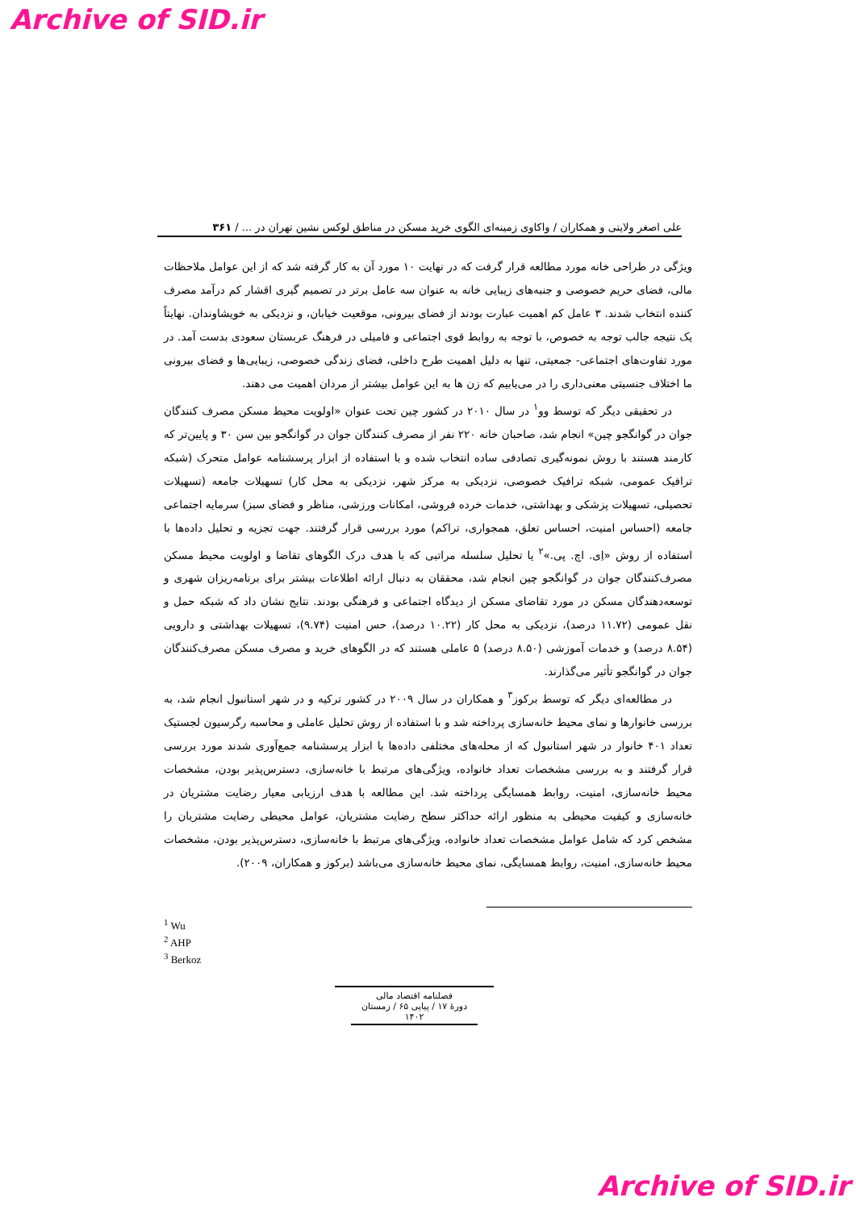Archive of SID.ir
علی اصغر ولایتی و همکاران / واکاوی زمینه‌ای الگوی خرید مسکن در مناطق لوکس نشین تهران در ... / ۳۶۱
ویژگی در طراحی خانه مورد مطالعه قرار گرفت که در نهایت ۱۰ مورد آن به کار گرفته شد که از این عوامل ملاحظات مالی، فضای حریم خصوصی و جنبه‌های زیبایی خانه به عنوان سه عامل برتر در تصمیم گیری اقشار کم درآمد مصرف کننده انتخاب شدند. ۳ عامل کم اهمیت عبارت بودند از فضای بیرونی، موقعیت خیابان، و نزدیکی به خویشاوندان. نهایتاً یک نتیجه جالب توجه به خصوص، با توجه به روابط قوی اجتماعی و فامیلی در فرهنگ عربستان سعودی بدست آمد. در مورد تفاوت‌های اجتماعی- جمعیتی، تنها به دلیل اهمیت طرح داخلی، فضای زندگی خصوصی، زیبایی‌ها و فضای بیرونی ما اختلاف جنسیتی معنی‌داری را در می‌یابیم که زن ها به این عوامل بیشتر از مردان اهمیت می دهند.
در تحقیقی دیگر که توسط وو<sup>۱</sup> در سال ۲۰۱۰ در کشور چین تحت عنوان «اولویت محیط مسکن مصرف کنندگان جوان در گوانگجو چین» انجام شد، صاحبان خانه ۲۲۰ نفر از مصرف کنندگان جوان در گوانگجو بین سن ۳۰ و پایین‌تر که کارمند هستند با روش نمونه‌گیری تصادفی ساده انتخاب شده و با استفاده از ابزار پرسشنامه عوامل متحرک (شبکه ترافیک عمومی، شبکه ترافیک خصوصی، نزدیکی به مرکز شهر، نزدیکی به محل کار) تسهیلات جامعه (تسهیلات تحصیلی، تسهیلات پزشکی و بهداشتی، خدمات خرده فروشی، امکانات ورزشی، مناظر و فضای سبز) سرمایه اجتماعی جامعه (احساس امنیت، احساس تعلق، همجواری، تراکم) مورد بررسی قرار گرفتند. جهت تجزیه و تحلیل داده‌ها با استفاده از روش «اِی. اچ. پی.»<sup>۲</sup> یا تحلیل سلسله مراتبی که با هدف درک الگوهای تقاضا و اولویت محیط مسکن مصرف‌کنندگان جوان در گوانگجو چین انجام شد، محققان به دنبال ارائه اطلاعات بیشتر برای برنامه‌ریزان شهری و توسعه‌دهندگان مسکن در مورد تقاضای مسکن از دیدگاه اجتماعی و فرهنگی بودند. نتایج نشان داد که شبکه حمل و نقل عمومی (۱۱.۷۲ درصد)، نزدیکی به محل کار (۱۰.۲۲ درصد)، حس امنیت (۹.۷۴)، تسهیلات بهداشتی و دارویی (۸.۵۴ درصد) و خدمات آموزشی (۸.۵۰ درصد) ۵ عاملی هستند که در الگوهای خرید و مصرف مسکن مصرف‌کنندگان جوان در گوانگجو تأثیر می‌گذارند.
در مطالعه‌ای دیگر که توسط برکوز<sup>۳</sup> و همکاران در سال ۲۰۰۹ در کشور ترکیه و در شهر استانبول انجام شد، به بررسی خانوارها و نمای محیط خانه‌سازی پرداخته شد و با استفاده از روش تحلیل عاملی و محاسبه رگرسیون لجستیک تعداد ۴۰۱ خانوار در شهر استانبول که از محله‌های مختلفی داده‌ها با ابزار پرسشنامه جمع‌آوری شدند مورد بررسی قرار گرفتند و به بررسی مشخصات تعداد خانواده، ویژگی‌های مرتبط با خانه‌سازی، دسترس‌پذیر بودن، مشخصات محیط خانه‌سازی، امنیت، روابط همسایگی پرداخته شد. این مطالعه با هدف ارزیابی معیار رضایت مشتریان در خانه‌سازی و کیفیت محیطی به منظور ارائه حداکثر سطح رضایت مشتریان، عوامل محیطی رضایت مشتریان را مشخص کرد که شامل عوامل مشخصات تعداد خانواده، ویژگی‌های مرتبط با خانه‌سازی، دسترس‌پذیر بودن، مشخصات محیط خانه‌سازی، امنیت، روابط همسایگی، نمای محیط خانه‌سازی می‌باشد (برکوز و همکاران، ۲۰۰۹).
<sup>1</sup> Wu
<sup>2</sup> AHP
<sup>3</sup> Berkoz
فصلنامه اقتصاد مالی
دورهٔ ۱۷ / پیاپی ۶۵ / زمستان ۱۴۰۲
Archive of SID.ir